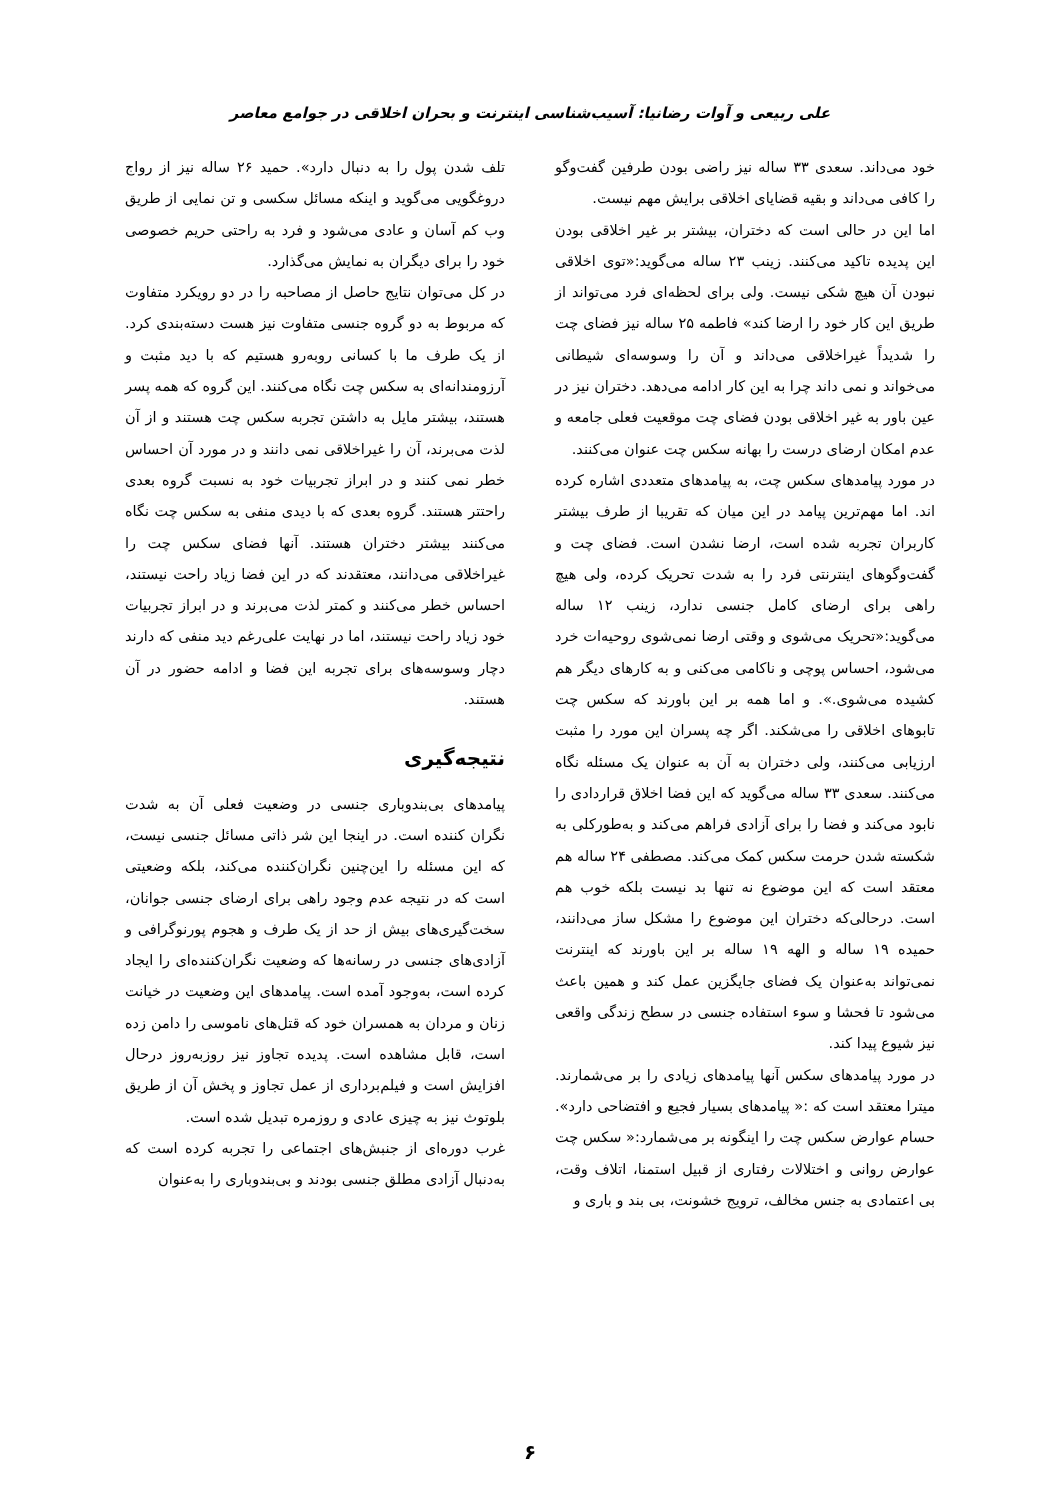علی ربیعی و آوات رضانیا: آسیب‌شناسی اینترنت و بحران اخلاقی در جوامع معاصر
خود می‌داند. سعدی ۳۳ ساله نیز راضی بودن طرفین گفت‌وگو را کافی می‌داند و بقیه قضایای اخلاقی برایش مهم نیست.
اما این در حالی است که دختران، بیشتر بر غیر اخلاقی بودن این پدیده تاکید می‌کنند. زینب ۲۳ ساله می‌گوید:«توی اخلاقی نبودن آن هیچ شکی نیست. ولی برای لحظه‌ای فرد می‌تواند از طریق این کار خود را ارضا کند» فاطمه ۲۵ ساله نیز فضای چت را شدیداً غیراخلاقی می‌داند و آن را وسوسه‌ای شیطانی می‌خواند و نمی داند چرا به این کار ادامه می‌دهد. دختران نیز در عین باور به غیر اخلاقی بودن فضای چت موقعیت فعلی جامعه و عدم امکان ارضای درست را بهانه سکس چت عنوان می‌کنند.
در مورد پیامدهای سکس چت، به پیامدهای متعددی اشاره کرده اند. اما مهم‌ترین پیامد در این میان که تقریبا از طرف بیشتر کاربران تجربه شده است، ارضا نشدن است. فضای چت و گفت‌وگوهای اینترنتی فرد را به شدت تحریک کرده، ولی هیچ راهی برای ارضای کامل جنسی ندارد، زینب ۱۲ ساله می‌گوید:«تحریک می‌شوی و وقتی ارضا نمی‌شوی روحیه‌ات خرد می‌شود، احساس پوچی و ناکامی می‌کنی و به کارهای دیگر هم کشیده می‌شوی.». و اما همه بر این باورند که سکس چت تابوهای اخلاقی را می‌شکند. اگر چه پسران این مورد را مثبت ارزیابی می‌کنند، ولی دختران به آن به عنوان یک مسئله نگاه می‌کنند. سعدی ۳۳ ساله می‌گوید که این فضا اخلاق قراردادی را نابود می‌کند و فضا را برای آزادی فراهم می‌کند و به‌طورکلی به شکسته شدن حرمت سکس کمک می‌کند. مصطفی ۲۴ ساله هم معتقد است که این موضوع نه تنها بد نیست بلکه خوب هم است. درحالی‌که دختران این موضوع را مشکل ساز می‌دانند، حمیده ۱۹ ساله و الهه ۱۹ ساله بر این باورند که اینترنت نمی‌تواند به‌عنوان یک فضای جایگزین عمل کند و همین باعث می‌شود تا فحشا و سوء استفاده جنسی در سطح زندگی واقعی نیز شیوع پیدا کند.
در مورد پیامدهای سکس آنها پیامدهای زیادی را بر می‌شمارند. میترا معتقد است که :« پیامدهای بسیار فجیع و افتضاحی دارد». حسام عوارض سکس چت را اینگونه بر می‌شمارد:« سکس چت عوارض روانی و اختلالات رفتاری از قبیل استمنا، اتلاف وقت، بی اعتمادی به جنس مخالف، ترویج خشونت، بی بند و باری و
تلف شدن پول را به دنبال دارد». حمید ۲۶ ساله نیز از رواج دروغگویی می‌گوید و اینکه مسائل سکسی و تن نمایی از طریق وب کم آسان و عادی می‌شود و فرد به راحتی حریم خصوصی خود را برای دیگران به نمایش می‌گذارد.
در کل می‌توان نتایج حاصل از مصاحبه را در دو رویکرد متفاوت که مربوط به دو گروه جنسی متفاوت نیز هست دسته‌بندی کرد. از یک طرف ما با کسانی روبه‌رو هستیم که با دید مثبت و آرزومندانه‌ای به سکس چت نگاه می‌کنند. این گروه که همه پسر هستند، بیشتر مایل به داشتن تجربه سکس چت هستند و از آن لذت می‌برند، آن را غیراخلاقی نمی دانند و در مورد آن احساس خطر نمی کنند و در ابراز تجربیات خود به نسبت گروه بعدی راحتتر هستند. گروه بعدی که با دیدی منفی به سکس چت نگاه می‌کنند بیشتر دختران هستند. آنها فضای سکس چت را غیراخلاقی می‌دانند، معتقدند که در این فضا زیاد راحت نیستند، احساس خطر می‌کنند و کمتر لذت می‌برند و در ابراز تجربیات خود زیاد راحت نیستند، اما در نهایت علی‌رغم دید منفی که دارند دچار وسوسه‌های برای تجربه این فضا و ادامه حضور در آن هستند.
نتیجه‌گیری
پیامدهای بی‌بندوباری جنسی در وضعیت فعلی آن به شدت نگران کننده است. در اینجا این شر ذاتی مسائل جنسی نیست، که این مسئله را این‌چنین نگران‌کننده می‌کند، بلکه وضعیتی است که در نتیجه عدم وجود راهی برای ارضای جنسی جوانان، سخت‌گیری‌های بیش از حد از یک طرف و هجوم پورنوگرافی و آزادی‌های جنسی در رسانه‌ها که وضعیت نگران‌کننده‌ای را ایجاد کرده است، به‌وجود آمده است. پیامدهای این وضعیت در خیانت زنان و مردان به همسران خود که قتل‌های ناموسی را دامن زده است، قابل مشاهده است. پدیده تجاوز نیز روزبه‌روز درحال افزایش است و فیلم‌برداری از عمل تجاوز و پخش آن از طریق بلوتوث نیز به چیزی عادی و روزمره تبدیل شده است.
غرب دوره‌ای از جنبش‌های اجتماعی را تجربه کرده است که به‌دنبال آزادی مطلق جنسی بودند و بی‌بندوباری را به‌عنوان
۶